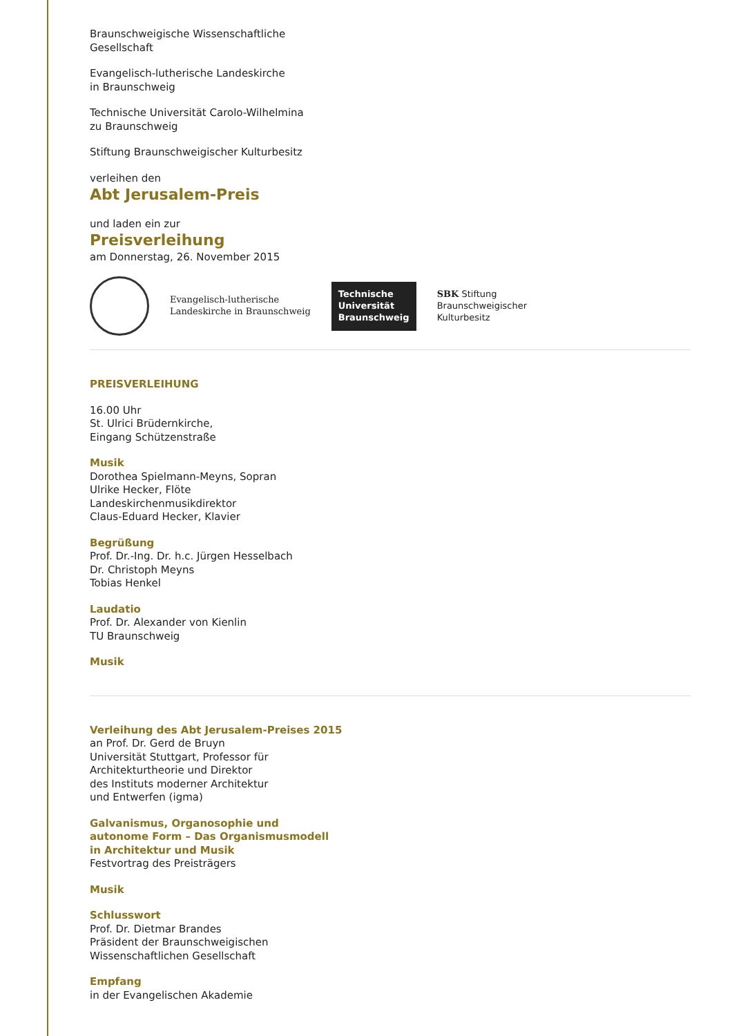Braunschweigische Wissenschaftliche
Gesellschaft
Evangelisch-lutherische Landeskirche
in Braunschweig
Technische Universität Carolo-Wilhelmina
zu Braunschweig
Stiftung Braunschweigischer Kulturbesitz
verleihen den
Abt Jerusalem-Preis
und laden ein zur
Preisverleihung
am Donnerstag, 26. November 2015
Evangelisch-lutherische
Landeskirche in Braunschweig
Technische
Universität
Braunschweig
SBK Stiftung
Braunschweigischer
Kulturbesitz
PREISVERLEIHUNG
16.00 Uhr
St. Ulrici Brüdernkirche,
Eingang Schützenstraße
Musik
Dorothea Spielmann-Meyns, Sopran
Ulrike Hecker, Flöte
Landeskirchenmusikdirektor
Claus-Eduard Hecker, Klavier
Begrüßung
Prof. Dr.-Ing. Dr. h.c. Jürgen Hesselbach
Dr. Christoph Meyns
Tobias Henkel
Laudatio
Prof. Dr. Alexander von Kienlin
TU Braunschweig
Musik
Verleihung des Abt Jerusalem-Preises 2015
an Prof. Dr. Gerd de Bruyn
Universität Stuttgart, Professor für
Architekturtheorie und Direktor
des Instituts moderner Architektur
und Entwerfen (igma)
Galvanismus, Organosophie und
autonome Form – Das Organismusmodell
in Architektur und Musik
Festvortrag des Preisträgers
Musik
Schlusswort
Prof. Dr. Dietmar Brandes
Präsident der Braunschweigischen
Wissenschaftlichen Gesellschaft
Empfang
in der Evangelischen Akademie